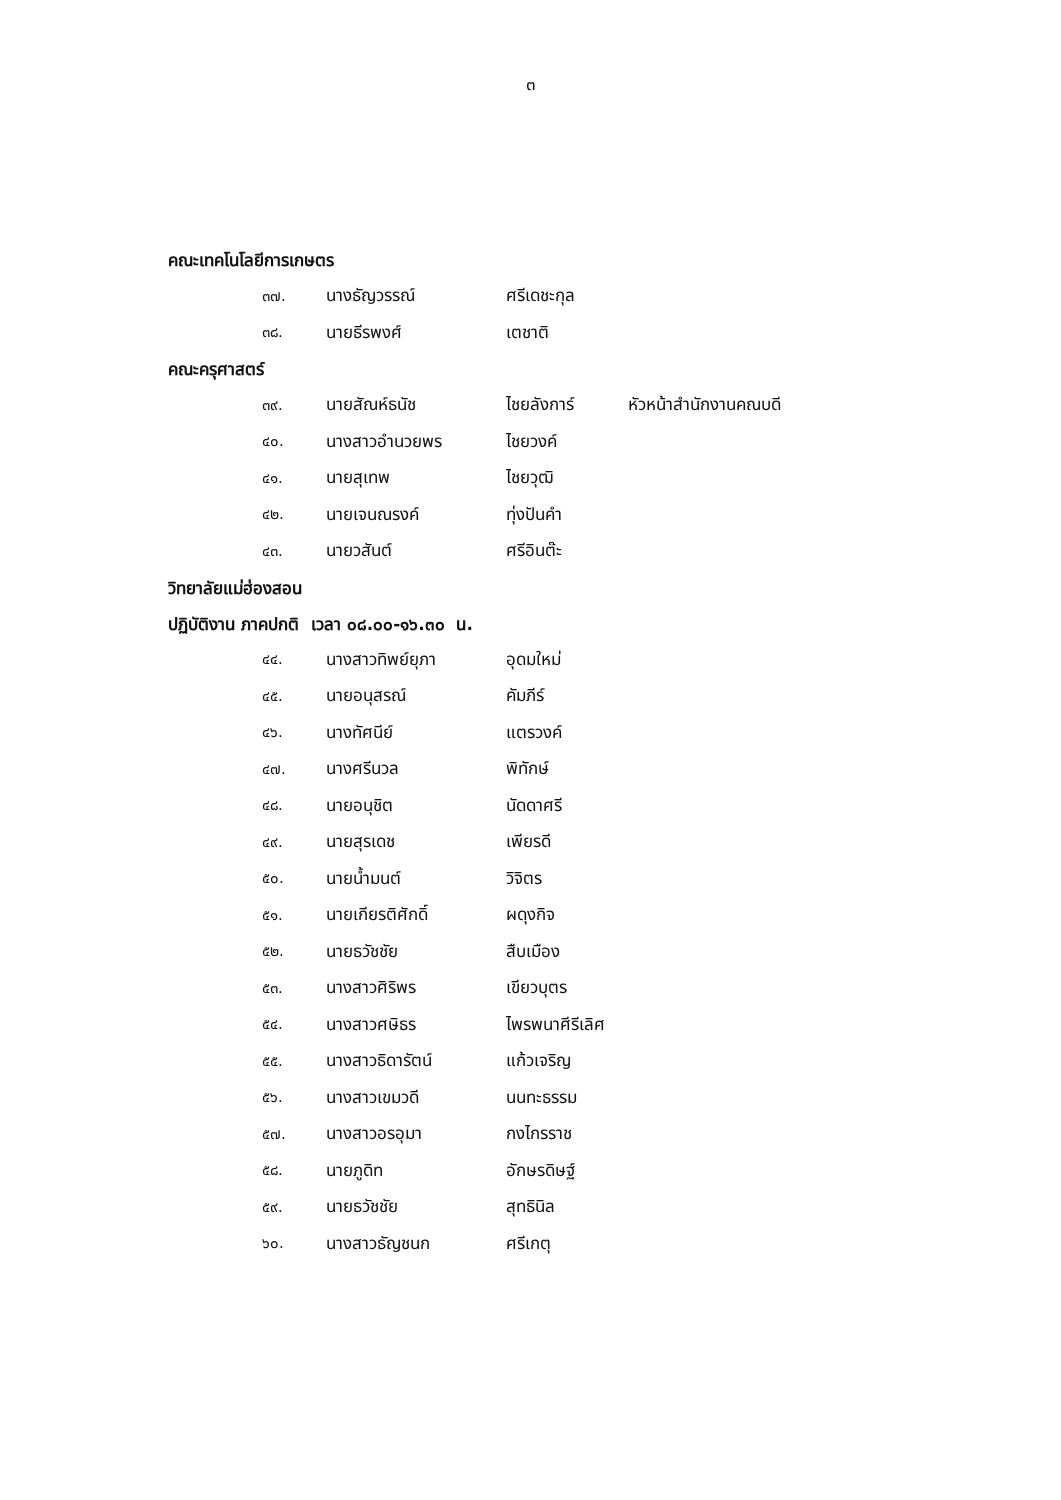๓
คณะเทคโนโลยีการเกษตร
| ๓๗. | นางธัญวรรณ์ | ศรีเดชะกุล |
| ๓๘. | นายธีรพงศ์ | เตชาติ |
คณะครุศาสตร์
| ๓๙. | นายสัณห์ธนัช | ไชยลังการ์ | หัวหน้าสำนักงานคณบดี |
| ๔๐. | นางสาวอำนวยพร | ไชยวงค์ | |
| ๔๑. | นายสุเทพ | ไชยวุฒิ | |
| ๔๒. | นายเจนณรงค์ | ทุ่งปันคำ | |
| ๔๓. | นายวสันต์ | ศรีอินต๊ะ | |
วิทยาลัยแม่ฮ่องสอน
ปฏิบัติงาน ภาคปกติ เวลา ๐๘.๐๐-๑๖.๓๐ น.
| ๔๔. | นางสาวทิพย์ยุภา | อุดมใหม่ |
| ๔๕. | นายอนุสรณ์ | คัมภีร์ |
| ๔๖. | นางทัศนีย์ | แตรวงค์ |
| ๔๗. | นางศรีนวล | พิทักษ์ |
| ๔๘. | นายอนุชิต | นัดดาศรี |
| ๔๙. | นายสุรเดช | เพียรดี |
| ๕๐. | นายน้ำมนต์ | วิจิตร |
| ๕๑. | นายเกียรติศักดิ์ | ผดุงกิจ |
| ๕๒. | นายธวัชชัย | สืบเมือง |
| ๕๓. | นางสาวศิริพร | เขียวบุตร |
| ๕๔. | นางสาวศษิธร | ไพรพนาศีรีเลิศ |
| ๕๕. | นางสาวธิดารัตน์ | แก้วเจริญ |
| ๕๖. | นางสาวเขมวดี | นนทะธรรม |
| ๕๗. | นางสาวอรอุมา | กงไกรราช |
| ๕๘. | นายภูดิท | อักษรดิษฐ์ |
| ๕๙. | นายธวัชชัย | สุทธินิล |
| ๖๐. | นางสาวธัญชนก | ศรีเกตุ |